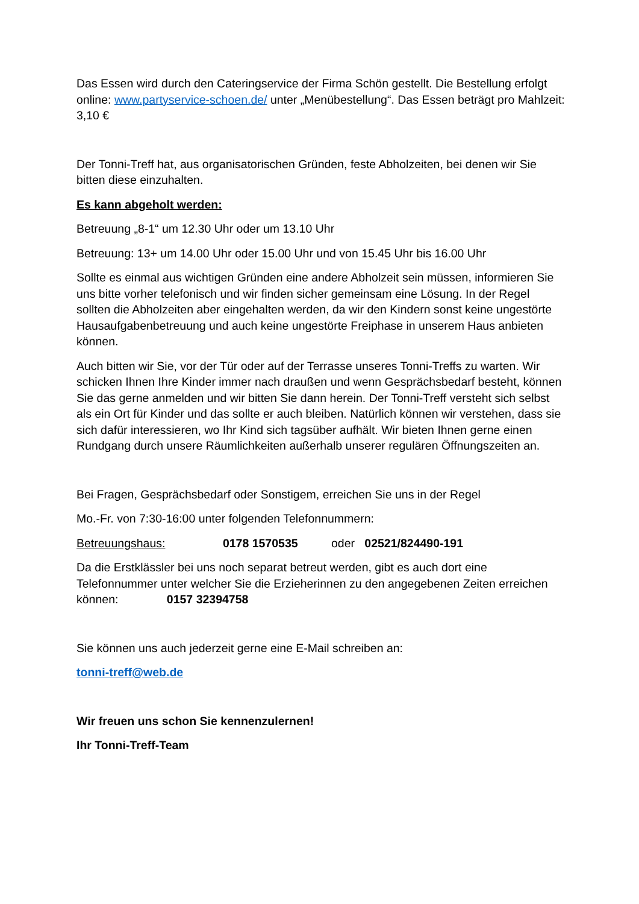Das Essen wird durch den Cateringservice der Firma Schön gestellt. Die Bestellung erfolgt online: www.partyservice-schoen.de/ unter „Menübestellung“. Das Essen beträgt pro Mahlzeit: 3,10 €
Der Tonni-Treff hat, aus organisatorischen Gründen, feste Abholzeiten, bei denen wir Sie bitten diese einzuhalten.
Es kann abgeholt werden:
Betreuung „8-1“ um 12.30 Uhr oder um 13.10 Uhr
Betreuung: 13+ um 14.00 Uhr oder 15.00 Uhr und von 15.45 Uhr bis 16.00 Uhr
Sollte es einmal aus wichtigen Gründen eine andere Abholzeit sein müssen, informieren Sie uns bitte vorher telefonisch und wir finden sicher gemeinsam eine Lösung. In der Regel sollten die Abholzeiten aber eingehalten werden, da wir den Kindern sonst keine ungestörte Hausaufgabenbetreuung und auch keine ungestörte Freiphase in unserem Haus anbieten können.
Auch bitten wir Sie, vor der Tür oder auf der Terrasse unseres Tonni-Treffs zu warten. Wir schicken Ihnen Ihre Kinder immer nach draußen und wenn Gesprächsbedarf besteht, können Sie das gerne anmelden und wir bitten Sie dann herein. Der Tonni-Treff versteht sich selbst als ein Ort für Kinder und das sollte er auch bleiben. Natürlich können wir verstehen, dass sie sich dafür interessieren, wo Ihr Kind sich tagsüber aufhält. Wir bieten Ihnen gerne einen Rundgang durch unsere Räumlichkeiten außerhalb unserer regulären Öffnungszeiten an.
Bei Fragen, Gesprächsbedarf oder Sonstigem, erreichen Sie uns in der Regel
Mo.-Fr. von 7:30-16:00 unter folgenden Telefonnummern:
Betreuungshaus: 0178 1570535 oder 02521/824490-191
Da die Erstklässler bei uns noch separat betreut werden, gibt es auch dort eine Telefonnummer unter welcher Sie die Erzieherinnen zu den angegebenen Zeiten erreichen können: 0157 32394758
Sie können uns auch jederzeit gerne eine E-Mail schreiben an:
tonni-treff@web.de
Wir freuen uns schon Sie kennenzulernen!
Ihr Tonni-Treff-Team